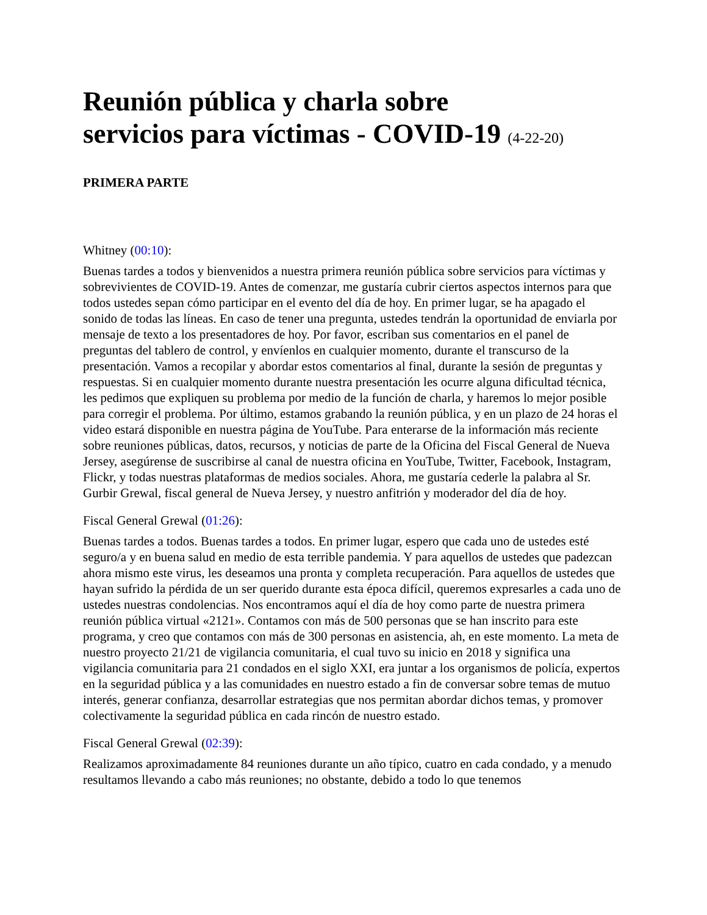Reunión pública y charla sobre
servicios para víctimas - COVID-19 (4-22-20)
PRIMERA PARTE
Whitney (00:10):
Buenas tardes a todos y bienvenidos a nuestra primera reunión pública sobre servicios para víctimas y sobrevivientes de COVID-19. Antes de comenzar, me gustaría cubrir ciertos aspectos internos para que todos ustedes sepan cómo participar en el evento del día de hoy. En primer lugar, se ha apagado el sonido de todas las líneas. En caso de tener una pregunta, ustedes tendrán la oportunidad de enviarla por mensaje de texto a los presentadores de hoy. Por favor, escriban sus comentarios en el panel de preguntas del tablero de control, y envíenlos en cualquier momento, durante el transcurso de la presentación. Vamos a recopilar y abordar estos comentarios al final, durante la sesión de preguntas y respuestas. Si en cualquier momento durante nuestra presentación les ocurre alguna dificultad técnica, les pedimos que expliquen su problema por medio de la función de charla, y haremos lo mejor posible para corregir el problema. Por último, estamos grabando la reunión pública, y en un plazo de 24 horas el video estará disponible en nuestra página de YouTube. Para enterarse de la información más reciente sobre reuniones públicas, datos, recursos, y noticias de parte de la Oficina del Fiscal General de Nueva Jersey, asegúrense de suscribirse al canal de nuestra oficina en YouTube, Twitter, Facebook, Instagram, Flickr, y todas nuestras plataformas de medios sociales. Ahora, me gustaría cederle la palabra al Sr. Gurbir Grewal, fiscal general de Nueva Jersey, y nuestro anfitrión y moderador del día de hoy.
Fiscal General Grewal (01:26):
Buenas tardes a todos. Buenas tardes a todos. En primer lugar, espero que cada uno de ustedes esté seguro/a y en buena salud en medio de esta terrible pandemia. Y para aquellos de ustedes que padezcan ahora mismo este virus, les deseamos una pronta y completa recuperación. Para aquellos de ustedes que hayan sufrido la pérdida de un ser querido durante esta época difícil, queremos expresarles a cada uno de ustedes nuestras condolencias. Nos encontramos aquí el día de hoy como parte de nuestra primera reunión pública virtual «2121». Contamos con más de 500 personas que se han inscrito para este programa, y creo que contamos con más de 300 personas en asistencia, ah, en este momento. La meta de nuestro proyecto 21/21 de vigilancia comunitaria, el cual tuvo su inicio en 2018 y significa una vigilancia comunitaria para 21 condados en el siglo XXI, era juntar a los organismos de policía, expertos en la seguridad pública y a las comunidades en nuestro estado a fin de conversar sobre temas de mutuo interés, generar confianza, desarrollar estrategias que nos permitan abordar dichos temas, y promover colectivamente la seguridad pública en cada rincón de nuestro estado.
Fiscal General Grewal (02:39):
Realizamos aproximadamente 84 reuniones durante un año típico, cuatro en cada condado, y a menudo resultamos llevando a cabo más reuniones; no obstante, debido a todo lo que tenemos